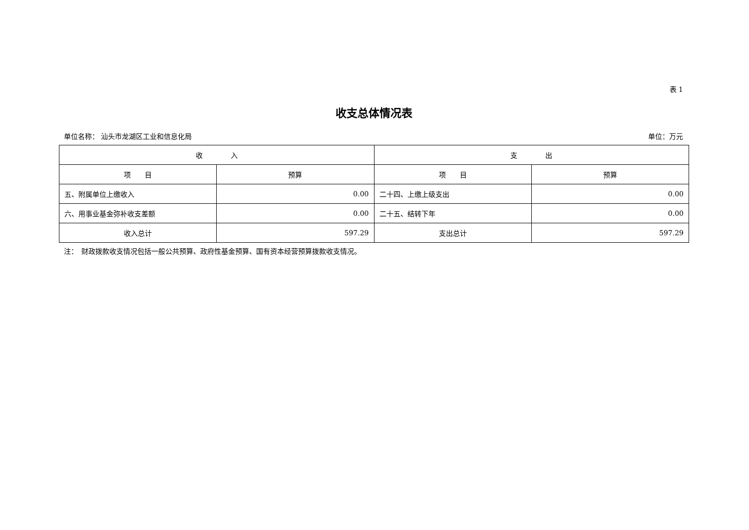表 1
收支总体情况表
单位名称： 汕头市龙湖区工业和信息化局 单位：万元
| 收 入 | | 支 出 | |
| --- | --- | --- | --- |
| 项 目 | 预算 | 项 目 | 预算 |
| 五、附属单位上缴收入 | 0.00 | 二十四、上缴上级支出 | 0.00 |
| 六、用事业基金弥补收支差额 | 0.00 | 二十五、结转下年 | 0.00 |
| 收入总计 | 597.29 | 支出总计 | 597.29 |
注：　财政拨款收支情况包括一般公共预算、政府性基金预算、国有资本经营预算拨款收支情况。